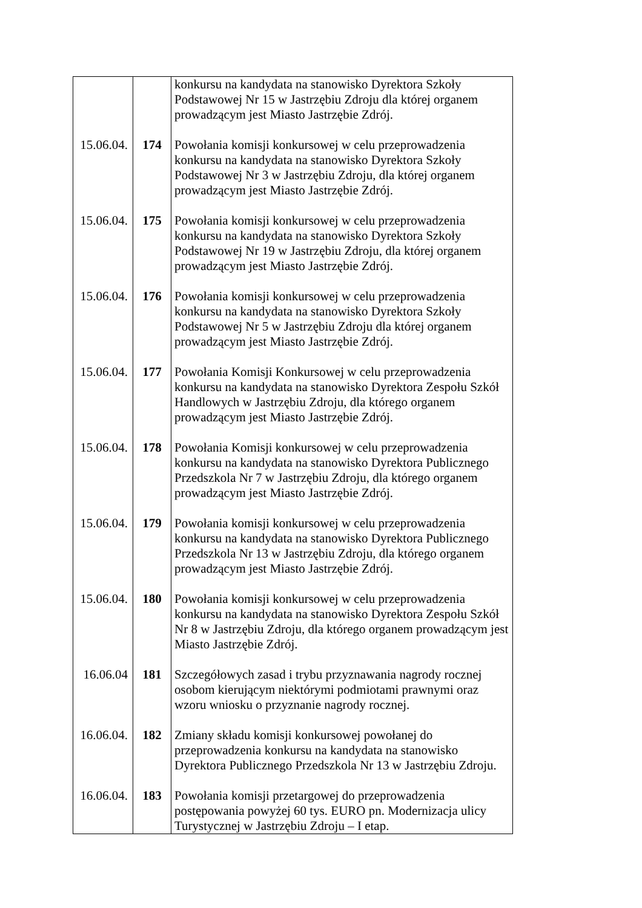| | | konkursu na kandydata na stanowisko Dyrektora Szkoły Podstawowej Nr 15 w Jastrzębiu Zdroju dla której organem prowadzącym jest Miasto Jastrzębie Zdrój. |
| 15.06.04. | 174 | Powołania komisji konkursowej w celu przeprowadzenia konkursu na kandydata na stanowisko Dyrektora Szkoły Podstawowej Nr 3 w Jastrzębiu Zdroju, dla której organem prowadzącym jest Miasto Jastrzębie Zdrój. |
| 15.06.04. | 175 | Powołania komisji konkursowej w celu przeprowadzenia konkursu na kandydata na stanowisko Dyrektora Szkoły Podstawowej Nr 19 w Jastrzębiu Zdroju, dla której organem prowadzącym jest Miasto Jastrzębie Zdrój. |
| 15.06.04. | 176 | Powołania komisji konkursowej w celu przeprowadzenia konkursu na kandydata na stanowisko Dyrektora Szkoły Podstawowej Nr 5 w Jastrzębiu Zdroju dla której organem prowadzącym jest Miasto Jastrzębie Zdrój. |
| 15.06.04. | 177 | Powołania Komisji Konkursowej w celu przeprowadzenia konkursu na kandydata na stanowisko Dyrektora Zespołu Szkół Handlowych w Jastrzębiu Zdroju, dla którego organem prowadzącym jest Miasto Jastrzębie Zdrój. |
| 15.06.04. | 178 | Powołania Komisji konkursowej w celu przeprowadzenia konkursu na kandydata na stanowisko Dyrektora Publicznego Przedszkola Nr 7 w Jastrzębiu Zdroju, dla którego organem prowadzącym jest Miasto Jastrzębie Zdrój. |
| 15.06.04. | 179 | Powołania komisji konkursowej w celu przeprowadzenia konkursu na kandydata na stanowisko Dyrektora Publicznego Przedszkola Nr 13 w Jastrzębiu Zdroju, dla którego organem prowadzącym jest Miasto Jastrzębie Zdrój. |
| 15.06.04. | 180 | Powołania komisji konkursowej w celu przeprowadzenia konkursu na kandydata na stanowisko Dyrektora Zespołu Szkół Nr 8 w Jastrzębiu Zdroju, dla którego organem prowadzącym jest Miasto Jastrzębie Zdrój. |
| 16.06.04 | 181 | Szczegółowych zasad i trybu przyznawania nagrody rocznej osobom kierującym niektórymi podmiotami prawnymi oraz wzoru wniosku o przyznanie nagrody rocznej. |
| 16.06.04. | 182 | Zmiany składu komisji konkursowej powołanej do przeprowadzenia konkursu na kandydata na stanowisko Dyrektora Publicznego Przedszkola Nr 13 w Jastrzębiu Zdroju. |
| 16.06.04. | 183 | Powołania komisji przetargowej do przeprowadzenia postępowania powyżej 60 tys. EURO pn. Modernizacja ulicy Turystycznej w Jastrzębiu Zdroju – I etap. |